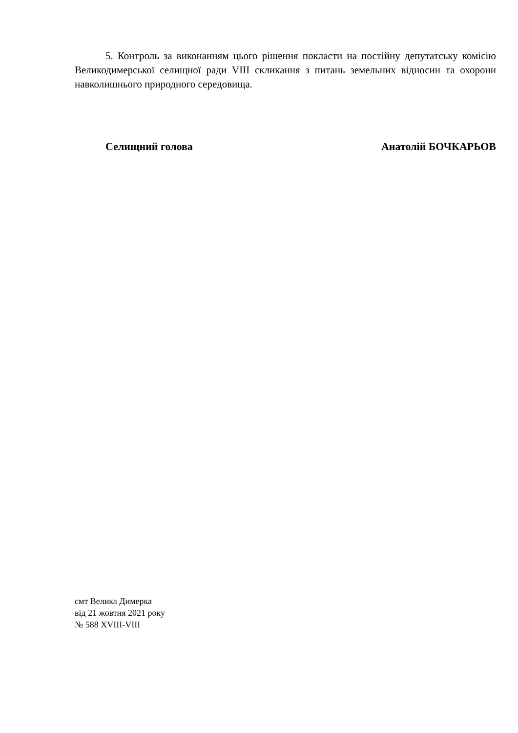5. Контроль за виконанням цього рішення покласти на постійну депутатську комісію Великодимерської селищної ради VIII скликання з питань земельних відносин та охорони навколишнього природного середовища.
Селищний голова Анатолій БОЧКАРЬОВ
смт Велика Димерка
від 21 жовтня 2021 року
№ 588 XVIII-VIII